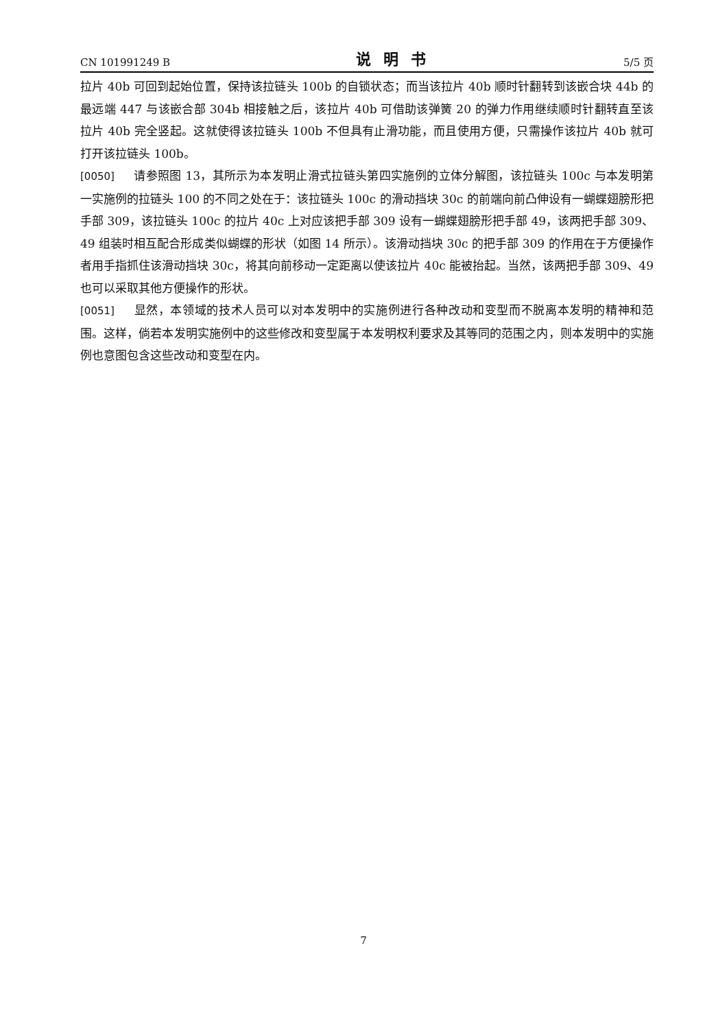CN 101991249 B 说明书 5/5 页
拉片 40b 可回到起始位置，保持该拉链头 100b 的自锁状态；而当该拉片 40b 顺时针翻转到该嵌合块 44b 的最远端 447 与该嵌合部 304b 相接触之后，该拉片 40b 可借助该弹簧 20 的弹力作用继续顺时针翻转直至该拉片 40b 完全竖起。这就使得该拉链头 100b 不但具有止滑功能，而且使用方便，只需操作该拉片 40b 就可打开该拉链头 100b。
[0050] 请参照图 13，其所示为本发明止滑式拉链头第四实施例的立体分解图，该拉链头 100c 与本发明第一实施例的拉链头 100 的不同之处在于：该拉链头 100c 的滑动挡块 30c 的前端向前凸伸设有一蝴蝶翅膀形把手部 309，该拉链头 100c 的拉片 40c 上对应该把手部 309 设有一蝴蝶翅膀形把手部 49，该两把手部 309、49 组装时相互配合形成类似蝴蝶的形状（如图 14 所示）。该滑动挡块 30c 的把手部 309 的作用在于方便操作者用手指抓住该滑动挡块 30c，将其向前移动一定距离以使该拉片 40c 能被抬起。当然，该两把手部 309、49 也可以采取其他方便操作的形状。
[0051] 显然，本领域的技术人员可以对本发明中的实施例进行各种改动和变型而不脱离本发明的精神和范围。这样，倘若本发明实施例中的这些修改和变型属于本发明权利要求及其等同的范围之内，则本发明中的实施例也意图包含这些改动和变型在内。
7